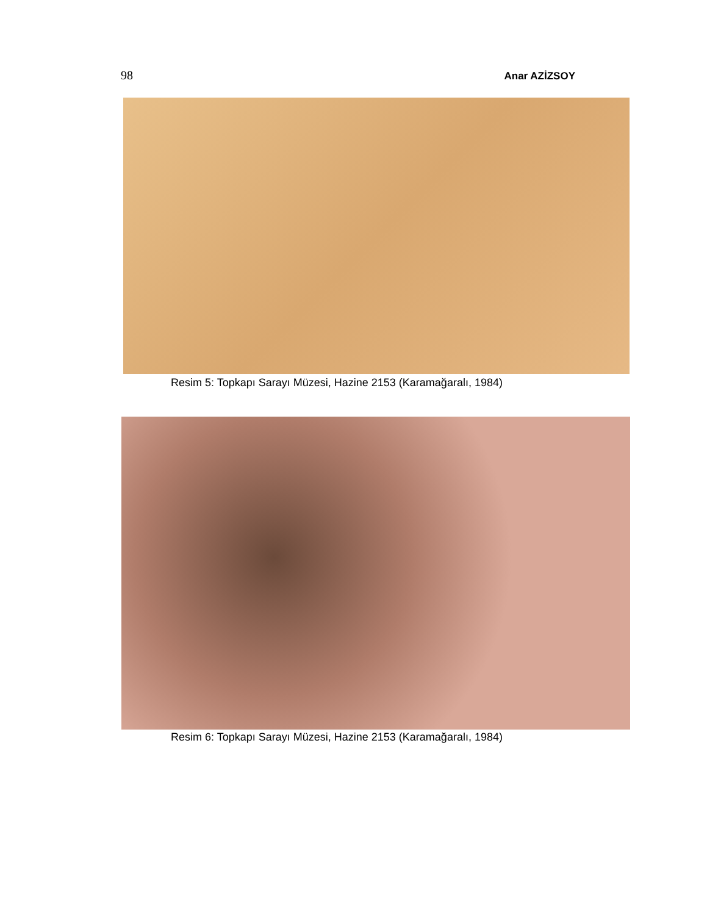98 Anar AZİZSOY
Resim 5: Topkapı Sarayı Müzesi, Hazine 2153 (Karamağaralı, 1984)
Resim 6: Topkapı Sarayı Müzesi, Hazine 2153 (Karamağaralı, 1984)